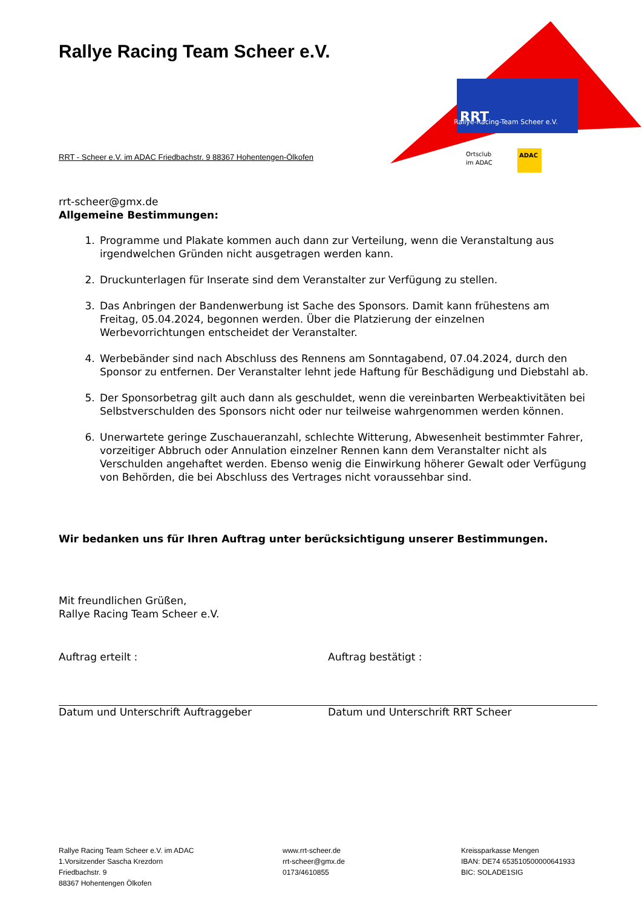RRT
Rallye-Racing-Team Scheer e.V.
ADAC
Ortsclub
im ADAC
Rallye Racing Team Scheer e.V.
RRT - Scheer e.V. im ADAC Friedbachstr. 9 88367 Hohentengen-Ölkofen
rrt-scheer@gmx.de
Allgemeine Bestimmungen:
1. Programme und Plakate kommen auch dann zur Verteilung, wenn die Veranstaltung aus irgendwelchen Gründen nicht ausgetragen werden kann.
2. Druckunterlagen für Inserate sind dem Veranstalter zur Verfügung zu stellen.
3. Das Anbringen der Bandenwerbung ist Sache des Sponsors. Damit kann frühestens am Freitag, 05.04.2024, begonnen werden. Über die Platzierung der einzelnen Werbevorrichtungen entscheidet der Veranstalter.
4. Werbebänder sind nach Abschluss des Rennens am Sonntagabend, 07.04.2024, durch den Sponsor zu entfernen. Der Veranstalter lehnt jede Haftung für Beschädigung und Diebstahl ab.
5. Der Sponsorbetrag gilt auch dann als geschuldet, wenn die vereinbarten Werbeaktivitäten bei Selbstverschulden des Sponsors nicht oder nur teilweise wahrgenommen werden können.
6. Unerwartete geringe Zuschaueranzahl, schlechte Witterung, Abwesenheit bestimmter Fahrer, vorzeitiger Abbruch oder Annulation einzelner Rennen kann dem Veranstalter nicht als Verschulden angehaftet werden. Ebenso wenig die Einwirkung höherer Gewalt oder Verfügung von Behörden, die bei Abschluss des Vertrages nicht voraussehbar sind.
Wir bedanken uns für Ihren Auftrag unter berücksichtigung unserer Bestimmungen.
Mit freundlichen Grüßen,
Rallye Racing Team Scheer e.V.
Auftrag erteilt :
Datum und Unterschrift Auftraggeber
Auftrag bestätigt :
Datum und Unterschrift RRT Scheer
Rallye Racing Team Scheer e.V. im ADAC
1.Vorsitzender Sascha Krezdorn
Friedbachstr. 9
88367 Hohentengen Ölkofen
www.rrt-scheer.de
rrt-scheer@gmx.de
0173/4610855
Kreissparkasse Mengen
IBAN: DE74 653510500000641933
BIC: SOLADE1SIG